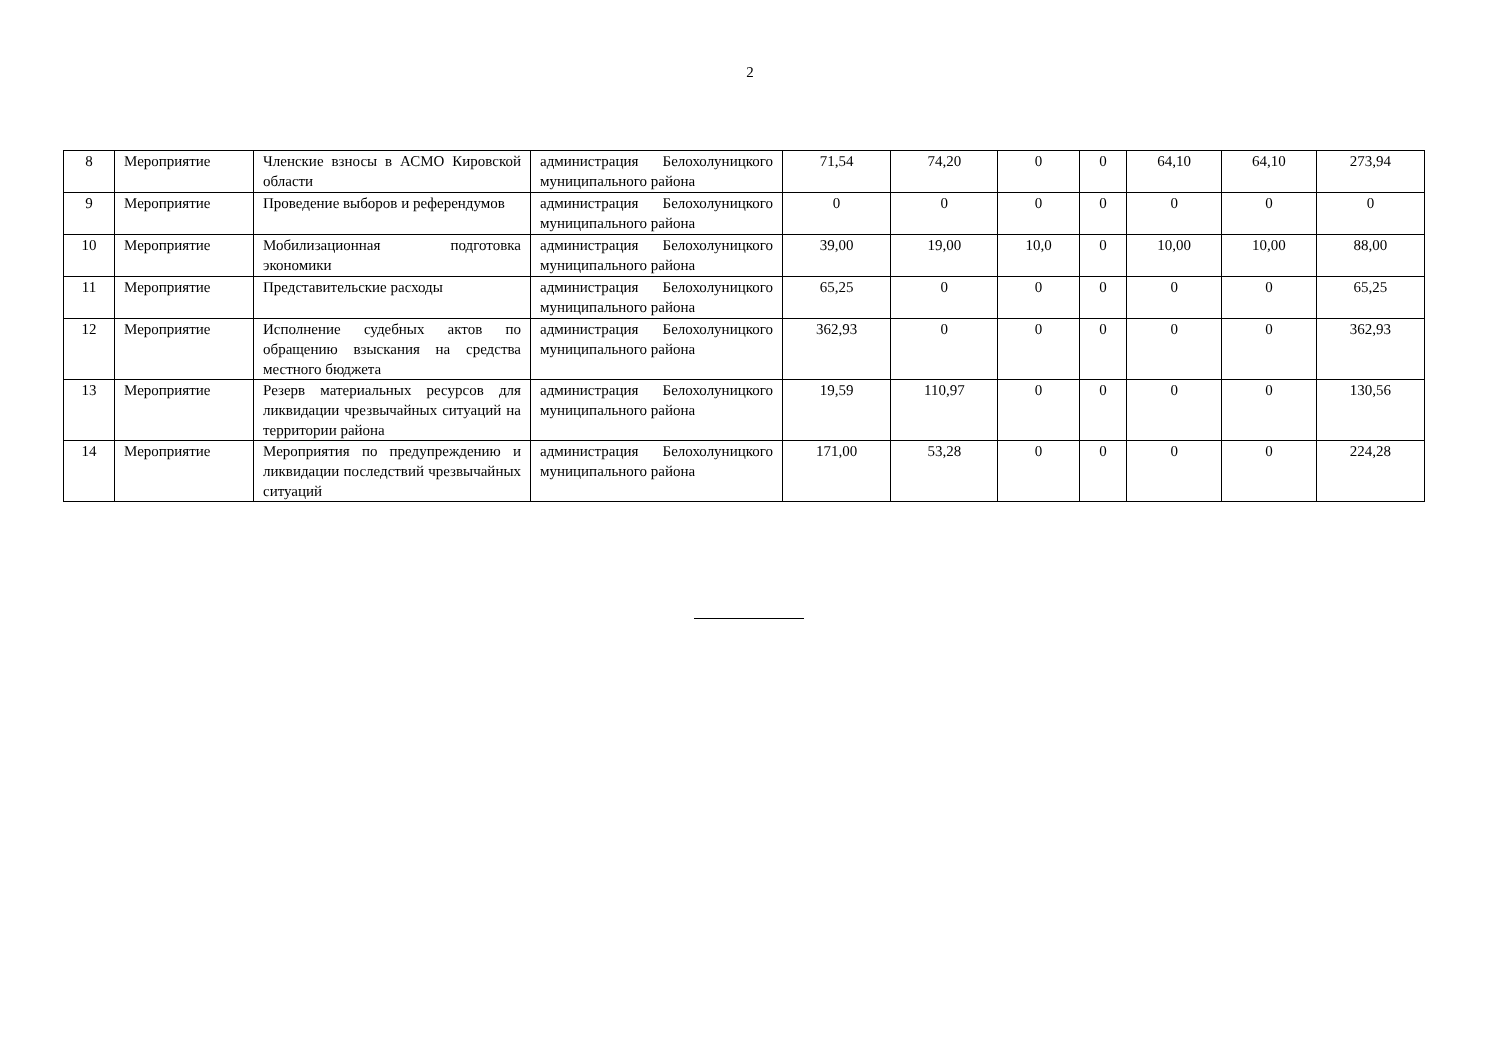2
| 8 | Мероприятие | Членские взносы в АСМО Кировской области | администрация Белохолуницкого муниципального района | 71,54 | 74,20 | 0 | 0 | 64,10 | 64,10 | 273,94 |
| 9 | Мероприятие | Проведение выборов и референдумов | администрация Белохолуницкого муниципального района | 0 | 0 | 0 | 0 | 0 | 0 | 0 |
| 10 | Мероприятие | Мобилизационная подготовка экономики | администрация Белохолуницкого муниципального района | 39,00 | 19,00 | 10,0 | 0 | 10,00 | 10,00 | 88,00 |
| 11 | Мероприятие | Представительские расходы | администрация Белохолуницкого муниципального района | 65,25 | 0 | 0 | 0 | 0 | 0 | 65,25 |
| 12 | Мероприятие | Исполнение судебных актов по обращению взыскания на средства местного бюджета | администрация Белохолуницкого муниципального района | 362,93 | 0 | 0 | 0 | 0 | 0 | 362,93 |
| 13 | Мероприятие | Резерв материальных ресурсов для ликвидации чрезвычайных ситуаций на территории района | администрация Белохолуницкого муниципального района | 19,59 | 110,97 | 0 | 0 | 0 | 0 | 130,56 |
| 14 | Мероприятие | Мероприятия по предупреждению и ликвидации последствий чрезвычайных ситуаций | администрация Белохолуницкого муниципального района | 171,00 | 53,28 | 0 | 0 | 0 | 0 | 224,28 |